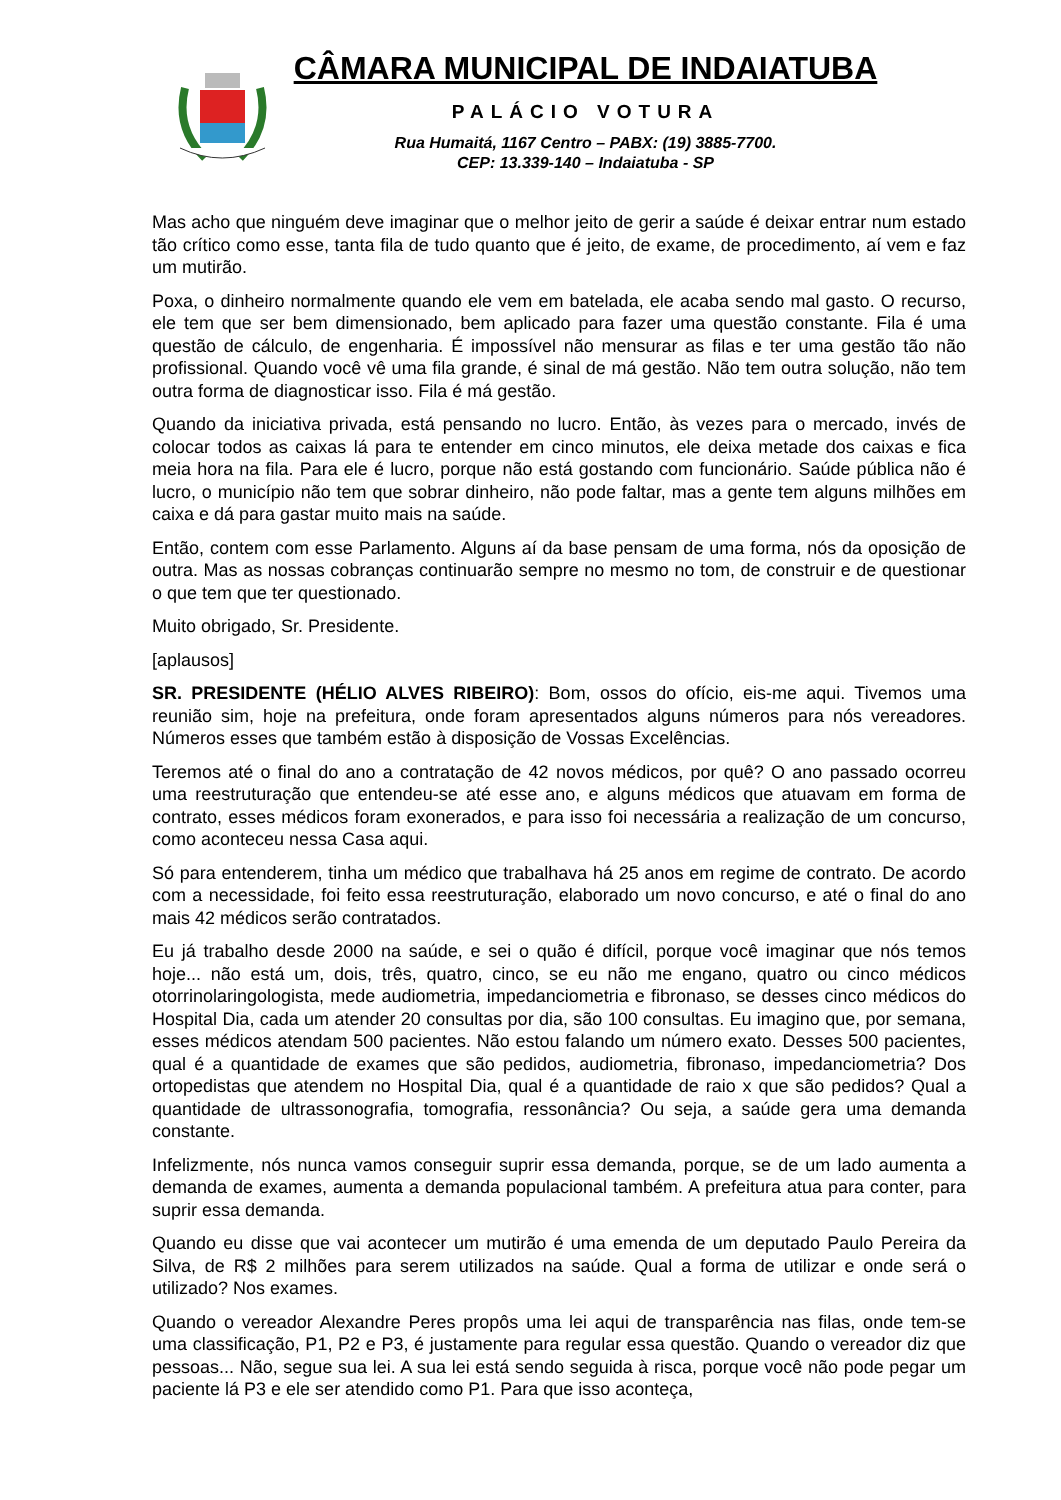CÂMARA MUNICIPAL DE INDAIATUBA
PALÁCIO VOTURA
Rua Humaitá, 1167 Centro – PABX: (19) 3885-7700.
CEP: 13.339-140 – Indaiatuba - SP
Mas acho que ninguém deve imaginar que o melhor jeito de gerir a saúde é deixar entrar num estado tão crítico como esse, tanta fila de tudo quanto que é jeito, de exame, de procedimento, aí vem e faz um mutirão.
Poxa, o dinheiro normalmente quando ele vem em batelada, ele acaba sendo mal gasto. O recurso, ele tem que ser bem dimensionado, bem aplicado para fazer uma questão constante. Fila é uma questão de cálculo, de engenharia. É impossível não mensurar as filas e ter uma gestão tão não profissional. Quando você vê uma fila grande, é sinal de má gestão. Não tem outra solução, não tem outra forma de diagnosticar isso. Fila é má gestão.
Quando da iniciativa privada, está pensando no lucro. Então, às vezes para o mercado, invés de colocar todos as caixas lá para te entender em cinco minutos, ele deixa metade dos caixas e fica meia hora na fila. Para ele é lucro, porque não está gostando com funcionário. Saúde pública não é lucro, o município não tem que sobrar dinheiro, não pode faltar, mas a gente tem alguns milhões em caixa e dá para gastar muito mais na saúde.
Então, contem com esse Parlamento. Alguns aí da base pensam de uma forma, nós da oposição de outra. Mas as nossas cobranças continuarão sempre no mesmo no tom, de construir e de questionar o que tem que ter questionado.
Muito obrigado, Sr. Presidente.
[aplausos]
SR. PRESIDENTE (HÉLIO ALVES RIBEIRO): Bom, ossos do ofício, eis-me aqui. Tivemos uma reunião sim, hoje na prefeitura, onde foram apresentados alguns números para nós vereadores. Números esses que também estão à disposição de Vossas Excelências.
Teremos até o final do ano a contratação de 42 novos médicos, por quê? O ano passado ocorreu uma reestruturação que entendeu-se até esse ano, e alguns médicos que atuavam em forma de contrato, esses médicos foram exonerados, e para isso foi necessária a realização de um concurso, como aconteceu nessa Casa aqui.
Só para entenderem, tinha um médico que trabalhava há 25 anos em regime de contrato. De acordo com a necessidade, foi feito essa reestruturação, elaborado um novo concurso, e até o final do ano mais 42 médicos serão contratados.
Eu já trabalho desde 2000 na saúde, e sei o quão é difícil, porque você imaginar que nós temos hoje... não está um, dois, três, quatro, cinco, se eu não me engano, quatro ou cinco médicos otorrinolaringologista, mede audiometria, impedanciometria e fibronaso, se desses cinco médicos do Hospital Dia, cada um atender 20 consultas por dia, são 100 consultas. Eu imagino que, por semana, esses médicos atendam 500 pacientes. Não estou falando um número exato. Desses 500 pacientes, qual é a quantidade de exames que são pedidos, audiometria, fibronaso, impedanciometria? Dos ortopedistas que atendem no Hospital Dia, qual é a quantidade de raio x que são pedidos? Qual a quantidade de ultrassonografia, tomografia, ressonância? Ou seja, a saúde gera uma demanda constante.
Infelizmente, nós nunca vamos conseguir suprir essa demanda, porque, se de um lado aumenta a demanda de exames, aumenta a demanda populacional também. A prefeitura atua para conter, para suprir essa demanda.
Quando eu disse que vai acontecer um mutirão é uma emenda de um deputado Paulo Pereira da Silva, de R$ 2 milhões para serem utilizados na saúde. Qual a forma de utilizar e onde será o utilizado? Nos exames.
Quando o vereador Alexandre Peres propôs uma lei aqui de transparência nas filas, onde tem-se uma classificação, P1, P2 e P3, é justamente para regular essa questão. Quando o vereador diz que pessoas... Não, segue sua lei. A sua lei está sendo seguida à risca, porque você não pode pegar um paciente lá P3 e ele ser atendido como P1. Para que isso aconteça,